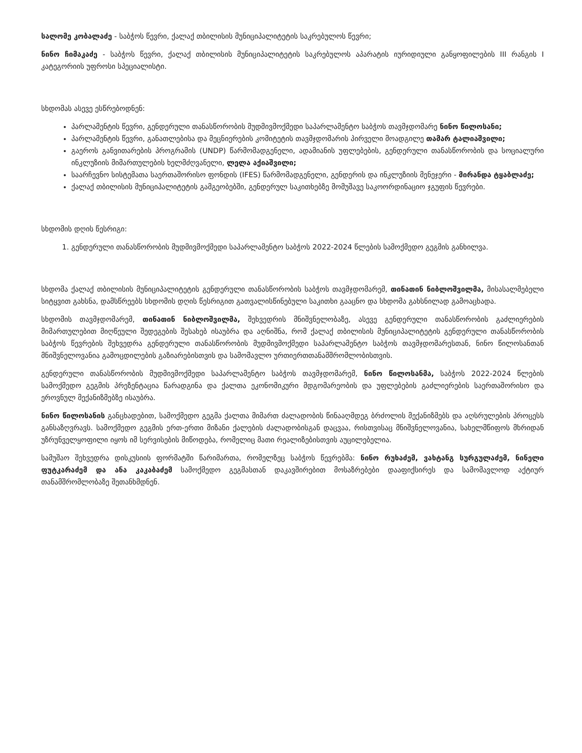სალომე კობალაძე - საბჭოს წევრი, ქალაქ თბილისის მუნიციპალიტეტის საკრებულოს წევრი;
ნინო ჩიმაკაძე - საბჭოს წევრი, ქალაქ თბილისის მუნიციპალიტეტის საკრებულოს აპარატის იურიდიული განყოფილების III რანგის I კატეგორიის უფროსი სპეციალისტი.
სხდომას ასევე ესწრებოდნენ:
პარლამენტის წევრი, გენდერული თანასწორობის მუდმივმოქმედი საპარლამენტო საბჭოს თავმჯდომარე ნინო წილოსანი;
პარლამენტის წევრი, განათლებისა და მეცნიერების კომიტეტის თავმჯდომარის პირველი მოადგილე თამარ ტალიაშვილი;
გაეროს განვითარების პროგრამის (UNDP) წარმომადგენელი, ადამიანის უფლებების, გენდერული თანასწორობის და სოციალური ინკლუზიის მიმართულების ხელმძღვანელი, ლელა აქიაშვილი;
საარჩევნო სისტემათა საერთაშორისო ფონდის (IFES) წარმომადგენელი, გენდერის და ინკლუზიის მენეჯერი - მირანდა ტყაბლაძე;
ქალაქ თბილისის მუნიციპალიტეტის გამგეობებში, გენდერულ საკითხებზე მომუშავე საკოორდინაციო ჯგუფის წევრები.
სხდომის დღის წესრიგი:
1. გენდერული თანასწორობის მუდმივმოქმედი საპარლამენტო საბჭოს 2022-2024 წლების სამოქმედო გეგმის განხილვა.
სხდომა ქალაქ თბილისის მუნიციპალიტეტის გენდერული თანასწორობის საბჭოს თავმჯდომარემ, თინათინ ნიბლოშვილმა, მისასალმებელი სიტყვით გახსნა, დამსწრეებს სხდომის დღის წესრიგით გათვალისწინებული საკითხი გააცნო და სხდომა გახსნილად გამოაცხადა.
სხდომის თავმჯდომარემ, თინათინ ნიბლოშვილმა, შეხვედრის მნიშვნელობაზე, ასევე გენდერული თანასწორობის გაძლიერების მიმართულებით მიღწეული შედეგების შესახებ ისაუბრა და აღნიშნა, რომ ქალაქ თბილისის მუნიციპალიტეტის გენდერული თანასწორობის საბჭოს წევრების შეხვედრა გენდერული თანასწორობის მუდმივმოქმედი საპარლამენტო საბჭოს თავმჯდომარესთან, ნინო წილოსანთან მნიშვნელოვანია გამოცდილების გაზიარებისთვის და სამომავლო ურთიერთთანამშრომლობისთვის.
გენდერული თანასწორობის მუდმივმოქმედი საპარლამენტო საბჭოს თავმჯდომარემ, ნინო წილოსანმა, საბჭოს 2022-2024 წლების სამოქმედო გეგმის პრეზენტაცია წარადგინა და ქალთა ეკონომიკური მდგომარეობის და უფლებების გაძლიერების საერთაშორისო და ეროვნულ მექანიზმებზე ისაუბრა.
ნინო წილოსანის განცხადებით, სამოქმედო გეგმა ქალთა მიმართ ძალადობის წინააღმდეგ ბრძოლის მექანიზმებს და აღსრულების პროცესს განსაზღვრავს. სამოქმედო გეგმის ერთ-ერთი მიზანი ქალების ძალადობისგან დაცვაა, რისთვისაც მნიშვნელოვანია, სახელმწიფოს მხრიდან უზრუნველყოფილი იყოს იმ სერვისების მიწოდება, რომელიც მათი რეალიზებისთვის აუცილებელია.
სამუშაო შეხვედრა დისკუსიის ფორმატში წარიმართა, რომელზეც საბჭოს წევრებმა: ნინო რუხაძემ, ვახტანგ სურგულაძემ, ნინელი ფუტკარაძემ და ანა კაკაბაძემ სამოქმედო გეგმასთან დაკავშირებით მოსაზრებები დააფიქსირეს და სამომავლოდ აქტიურ თანამშრომლობაზე შეთანხმდნენ.